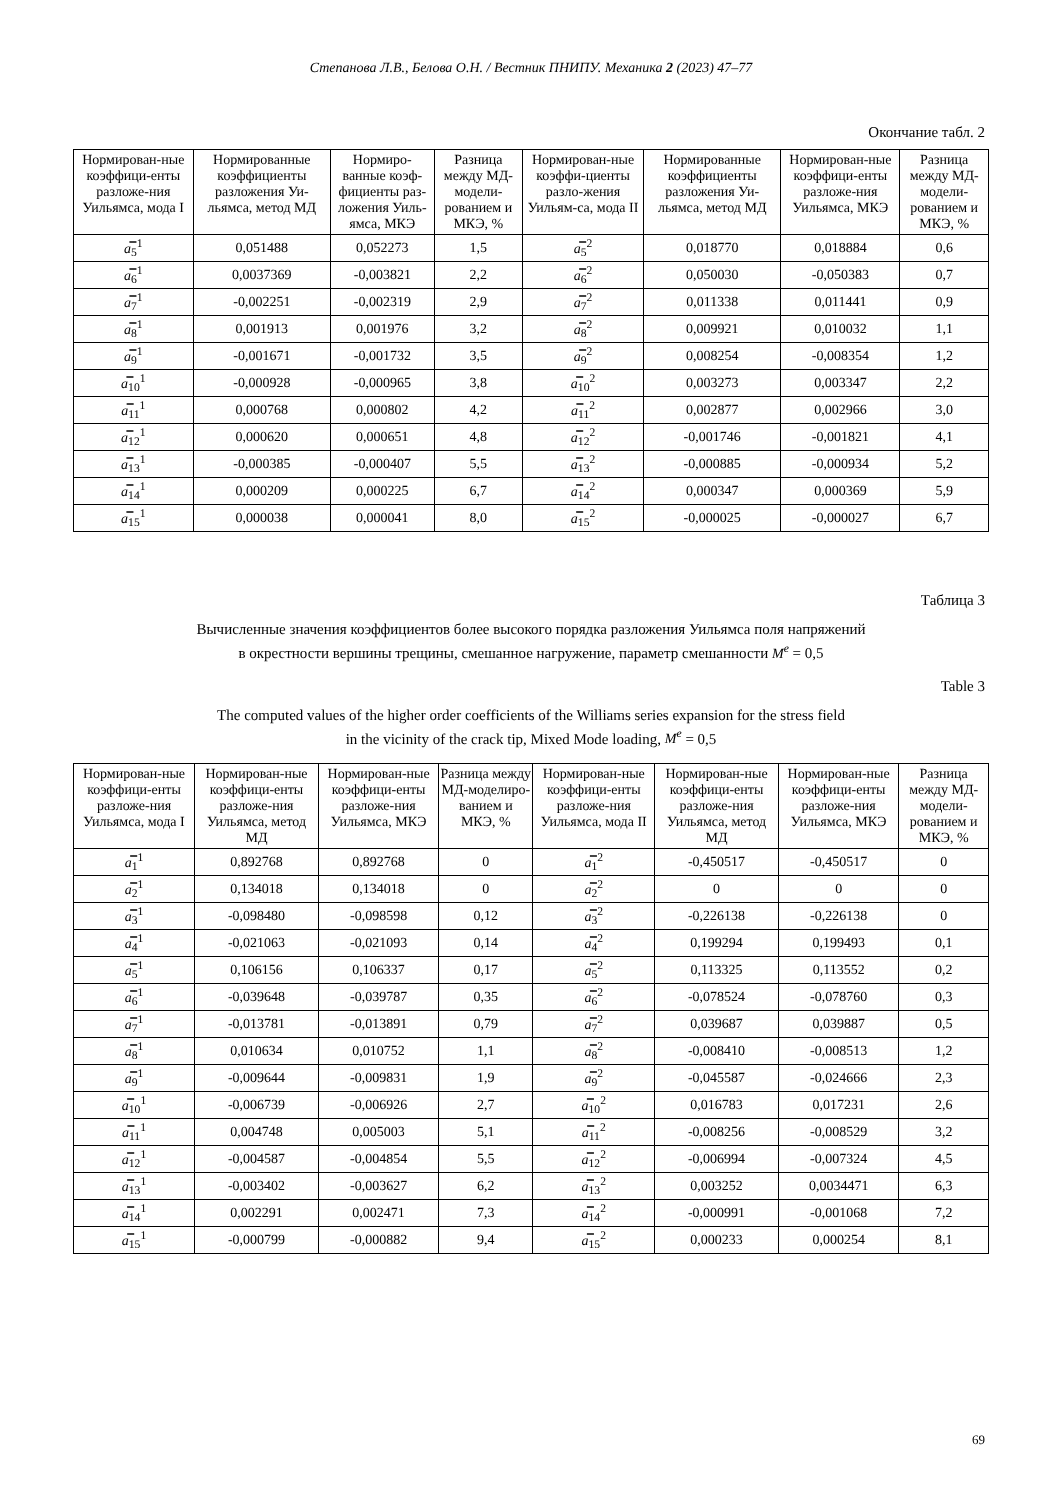Степанова Л.В., Белова О.Н. / Вестник ПНИПУ. Механика 2 (2023) 47–77
Окончание табл. 2
| Нормирован-ные коэффици-енты разложе-ния Уильямса, мода I | Нормированные коэффициенты разложения Уи-льямса, метод МД | Нормиро-ванные коэф-фициенты раз-ложения Уиль-ямса, МКЭ | Разница между МД-модели-рованием и МКЭ, % | Нормирован-ные коэффи-циенты разло-жения Уильям-са, мода II | Нормированные коэффициенты разложения Уи-льямса, метод МД | Нормирован-ные коэффици-енты разложе-ния Уильямса, МКЭ | Разница между МД-модели-рованием и МКЭ, % |
| --- | --- | --- | --- | --- | --- | --- | --- |
| a̿<sub>5</sub><sup>1</sup> | 0,051488 | 0,052273 | 1,5 | a̿<sub>5</sub><sup>2</sup> | 0,018770 | 0,018884 | 0,6 |
| a̿<sub>6</sub><sup>1</sup> | 0,0037369 | -0,003821 | 2,2 | a̿<sub>6</sub><sup>2</sup> | 0,050030 | -0,050383 | 0,7 |
| a̿<sub>7</sub><sup>1</sup> | -0,002251 | -0,002319 | 2,9 | a̿<sub>7</sub><sup>2</sup> | 0,011338 | 0,011441 | 0,9 |
| a̿<sub>8</sub><sup>1</sup> | 0,001913 | 0,001976 | 3,2 | a̿<sub>8</sub><sup>2</sup> | 0,009921 | 0,010032 | 1,1 |
| a̿<sub>9</sub><sup>1</sup> | -0,001671 | -0,001732 | 3,5 | a̿<sub>9</sub><sup>2</sup> | 0,008254 | -0,008354 | 1,2 |
| a̿<sub>10</sub><sup>1</sup> | -0,000928 | -0,000965 | 3,8 | a̿<sub>10</sub><sup>2</sup> | 0,003273 | 0,003347 | 2,2 |
| a̿<sub>11</sub><sup>1</sup> | 0,000768 | 0,000802 | 4,2 | a̿<sub>11</sub><sup>2</sup> | 0,002877 | 0,002966 | 3,0 |
| a̿<sub>12</sub><sup>1</sup> | 0,000620 | 0,000651 | 4,8 | a̿<sub>12</sub><sup>2</sup> | -0,001746 | -0,001821 | 4,1 |
| a̿<sub>13</sub><sup>1</sup> | -0,000385 | -0,000407 | 5,5 | a̿<sub>13</sub><sup>2</sup> | -0,000885 | -0,000934 | 5,2 |
| a̿<sub>14</sub><sup>1</sup> | 0,000209 | 0,000225 | 6,7 | a̿<sub>14</sub><sup>2</sup> | 0,000347 | 0,000369 | 5,9 |
| a̿<sub>15</sub><sup>1</sup> | 0,000038 | 0,000041 | 8,0 | a̿<sub>15</sub><sup>2</sup> | -0,000025 | -0,000027 | 6,7 |
Таблица 3
Вычисленные значения коэффициентов более высокого порядка разложения Уильямса поля напряжений
в окрестности вершины трещины, смешанное нагружение, параметр смешанности M<sup>e</sup> = 0,5
Table 3
The computed values of the higher order coefficients of the Williams series expansion for the stress field
in the vicinity of the crack tip, Mixed Mode loading, M<sup>e</sup> = 0,5
| Нормирован-ные коэффици-енты разложе-ния Уильямса, мода I | Нормирован-ные коэффици-енты разложе-ния Уильямса, метод МД | Нормирован-ные коэффици-енты разложе-ния Уильямса, МКЭ | Разница между МД-моделиро-ванием и МКЭ, % | Нормирован-ные коэффици-енты разложе-ния Уильямса, мода II | Нормирован-ные коэффици-енты разложе-ния Уильямса, метод МД | Нормирован-ные коэффици-енты разложе-ния Уильямса, МКЭ | Разница между МД-модели-рованием и МКЭ, % |
| --- | --- | --- | --- | --- | --- | --- | --- |
| a̿<sub>1</sub><sup>1</sup> | 0,892768 | 0,892768 | 0 | a̿<sub>1</sub><sup>2</sup> | -0,450517 | -0,450517 | 0 |
| a̿<sub>2</sub><sup>1</sup> | 0,134018 | 0,134018 | 0 | a̿<sub>2</sub><sup>2</sup> | 0 | 0 | 0 |
| a̿<sub>3</sub><sup>1</sup> | -0,098480 | -0,098598 | 0,12 | a̿<sub>3</sub><sup>2</sup> | -0,226138 | -0,226138 | 0 |
| a̿<sub>4</sub><sup>1</sup> | -0,021063 | -0,021093 | 0,14 | a̿<sub>4</sub><sup>2</sup> | 0,199294 | 0,199493 | 0,1 |
| a̿<sub>5</sub><sup>1</sup> | 0,106156 | 0,106337 | 0,17 | a̿<sub>5</sub><sup>2</sup> | 0,113325 | 0,113552 | 0,2 |
| a̿<sub>6</sub><sup>1</sup> | -0,039648 | -0,039787 | 0,35 | a̿<sub>6</sub><sup>2</sup> | -0,078524 | -0,078760 | 0,3 |
| a̿<sub>7</sub><sup>1</sup> | -0,013781 | -0,013891 | 0,79 | a̿<sub>7</sub><sup>2</sup> | 0,039687 | 0,039887 | 0,5 |
| a̿<sub>8</sub><sup>1</sup> | 0,010634 | 0,010752 | 1,1 | a̿<sub>8</sub><sup>2</sup> | -0,008410 | -0,008513 | 1,2 |
| a̿<sub>9</sub><sup>1</sup> | -0,009644 | -0,009831 | 1,9 | a̿<sub>9</sub><sup>2</sup> | -0,045587 | -0,024666 | 2,3 |
| a̿<sub>10</sub><sup>1</sup> | -0,006739 | -0,006926 | 2,7 | a̿<sub>10</sub><sup>2</sup> | 0,016783 | 0,017231 | 2,6 |
| a̿<sub>11</sub><sup>1</sup> | 0,004748 | 0,005003 | 5,1 | a̿<sub>11</sub><sup>2</sup> | -0,008256 | -0,008529 | 3,2 |
| a̿<sub>12</sub><sup>1</sup> | -0,004587 | -0,004854 | 5,5 | a̿<sub>12</sub><sup>2</sup> | -0,006994 | -0,007324 | 4,5 |
| a̿<sub>13</sub><sup>1</sup> | -0,003402 | -0,003627 | 6,2 | a̿<sub>13</sub><sup>2</sup> | 0,003252 | 0,0034471 | 6,3 |
| a̿<sub>14</sub><sup>1</sup> | 0,002291 | 0,002471 | 7,3 | a̿<sub>14</sub><sup>2</sup> | -0,000991 | -0,001068 | 7,2 |
| a̿<sub>15</sub><sup>1</sup> | -0,000799 | -0,000882 | 9,4 | a̿<sub>15</sub><sup>2</sup> | 0,000233 | 0,000254 | 8,1 |
69